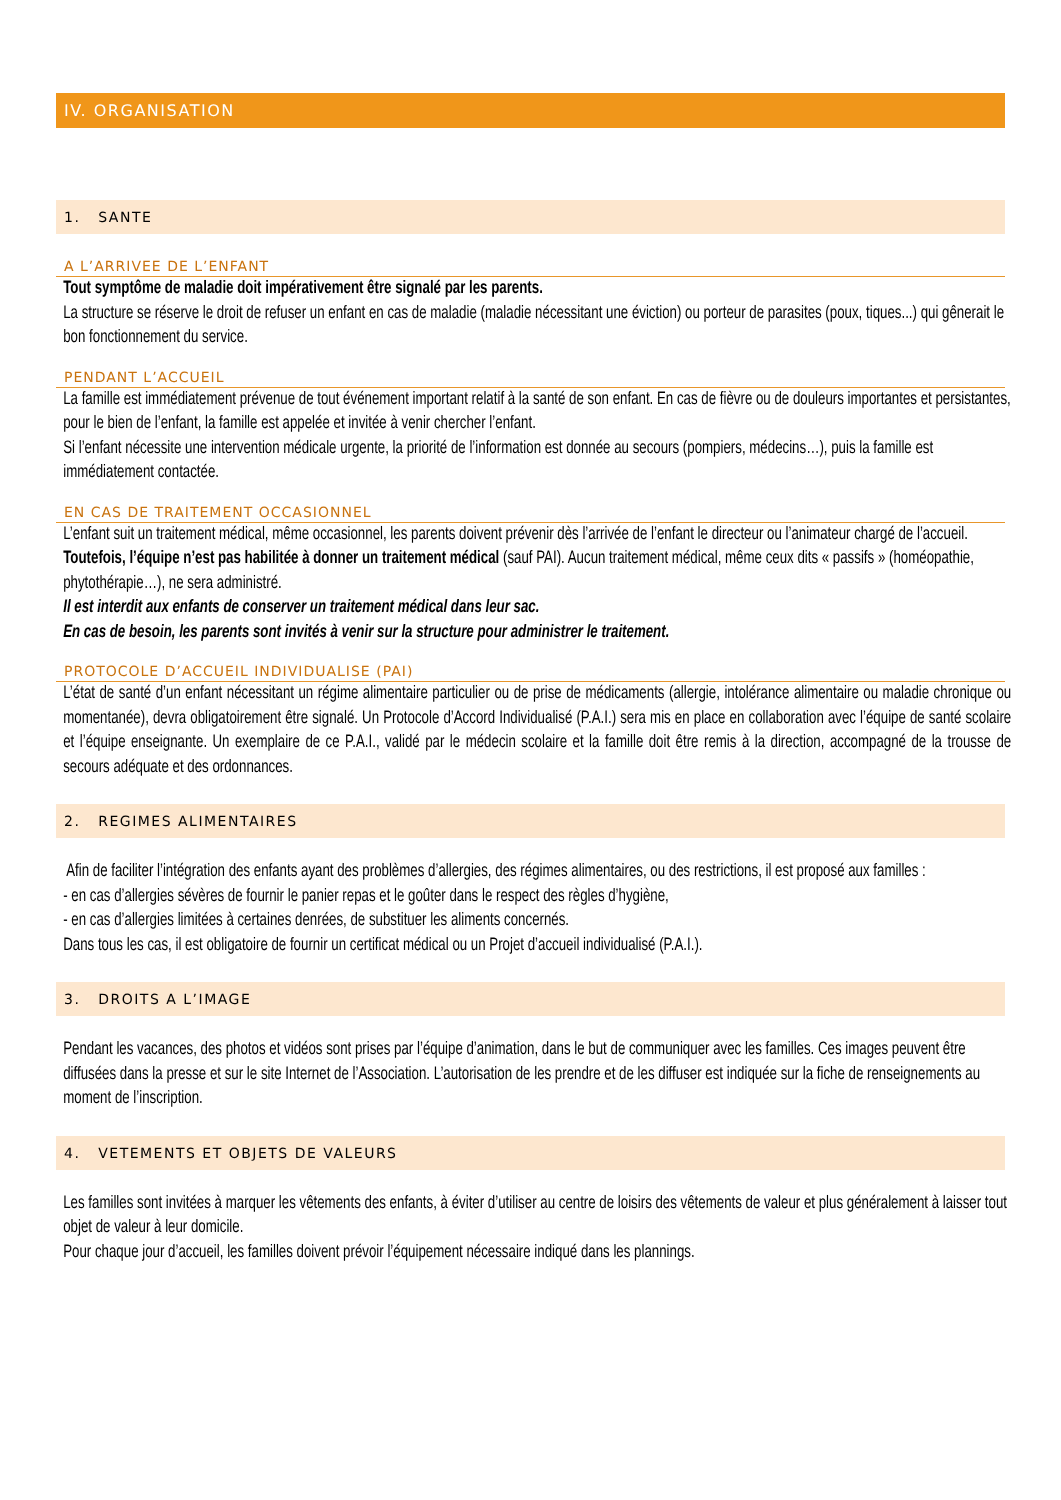IV. ORGANISATION
1. SANTE
A L’ARRIVEE DE L’ENFANT
Tout symptôme de maladie doit impérativement être signalé par les parents.
La structure se réserve le droit de refuser un enfant en cas de maladie (maladie nécessitant une éviction) ou porteur de parasites (poux, tiques...) qui gênerait le bon fonctionnement du service.
PENDANT L’ACCUEIL
La famille est immédiatement prévenue de tout événement important relatif à la santé de son enfant. En cas de fièvre ou de douleurs importantes et persistantes, pour le bien de l’enfant, la famille est appelée et invitée à venir chercher l’enfant.
Si l’enfant nécessite une intervention médicale urgente, la priorité de l’information est donnée au secours (pompiers, médecins…), puis la famille est immédiatement contactée.
EN CAS DE TRAITEMENT OCCASIONNEL
L’enfant suit un traitement médical, même occasionnel, les parents doivent prévenir dès l’arrivée de l’enfant le directeur ou l’animateur chargé de l’accueil.
Toutefois, l’équipe n’est pas habilitée à donner un traitement médical (sauf PAI). Aucun traitement médical, même ceux dits « passifs » (homéopathie, phytothérapie…), ne sera administré.
Il est interdit aux enfants de conserver un traitement médical dans leur sac.
En cas de besoin, les parents sont invités à venir sur la structure pour administrer le traitement.
PROTOCOLE D’ACCUEIL INDIVIDUALISE (PAI)
L’état de santé d’un enfant nécessitant un régime alimentaire particulier ou de prise de médicaments (allergie, intolérance alimentaire ou maladie chronique ou momentanée), devra obligatoirement être signalé. Un Protocole d’Accord Individualisé (P.A.I.) sera mis en place en collaboration avec l’équipe de santé scolaire et l’équipe enseignante. Un exemplaire de ce P.A.I., validé par le médecin scolaire et la famille doit être remis à la direction, accompagné de la trousse de secours adéquate et des ordonnances.
2. REGIMES ALIMENTAIRES
Afin de faciliter l’intégration des enfants ayant des problèmes d’allergies, des régimes alimentaires, ou des restrictions, il est proposé aux familles :
- en cas d’allergies sévères de fournir le panier repas et le goûter dans le respect des règles d’hygiène,
- en cas d’allergies limitées à certaines denrées, de substituer les aliments concernés.
Dans tous les cas, il est obligatoire de fournir un certificat médical ou un Projet d’accueil individualisé (P.A.I.).
3. DROITS A L’IMAGE
Pendant les vacances, des photos et vidéos sont prises par l’équipe d’animation, dans le but de communiquer avec les familles. Ces images peuvent être diffusées dans la presse et sur le site Internet de l’Association. L’autorisation de les prendre et de les diffuser est indiquée sur la fiche de renseignements au moment de l’inscription.
4. VETEMENTS ET OBJETS DE VALEURS
Les familles sont invitées à marquer les vêtements des enfants, à éviter d’utiliser au centre de loisirs des vêtements de valeur et plus généralement à laisser tout objet de valeur à leur domicile.
Pour chaque jour d’accueil, les familles doivent prévoir l’équipement nécessaire indiqué dans les plannings.